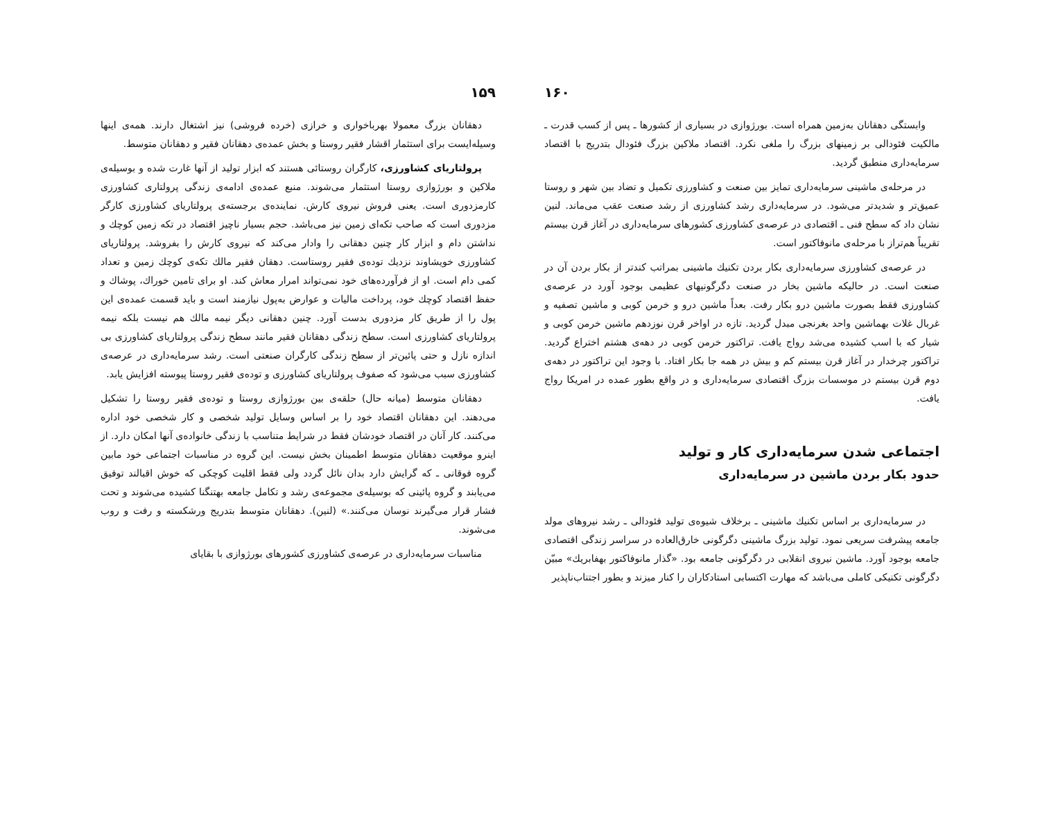۱۵۹
دهقانان بزرگ معمولا بهرباخواری و خرازی (خرده فروشی) نیز اشتغال دارند. همه‌ی اینها وسیله‌ایست برای استثمار اقشار فقیر روستا و بخش عمده‌ی دهقانان فقیر و دهقانان متوسط.
پرولتاریای کشاورزی، کارگران روستائی هستند که ابزار تولید از آنها غارت شده و بوسیله‌ی ملاکین و بورژوازی روستا استثمار می‌شوند. منبع عمده‌ی ادامه‌ی زندگی پرولتاری کشاورزی کارمزدوری است. یعنی فروش نیروی کارش. نماینده‌ی برجسته‌ی پرولتاریای کشاورزی کارگر مزدوری است که صاحب تکه‌ای زمین نیز می‌باشد. حجم بسیار ناچیز اقتصاد در تکه زمین کوچك و نداشتن دام و ابزار کار چنین دهقانی را وادار می‌کند که نیروی کارش را بفروشد. پرولتاریای کشاورزی خویشاوند نزدیك توده‌ی فقیر روستاست. دهقان فقیر مالك تکه‌ی کوچك زمین و تعداد کمی دام است. او از فرآورده‌های خود نمی‌تواند امرار معاش کند. او برای تامین خوراك، پوشاك و حفظ اقتصاد کوچك خود، پرداخت مالیات و عوارض به‌پول نیازمند است و باید قسمت عمده‌ی این پول را از طریق کار مزدوری بدست آورد. چنین دهقانی دیگر نیمه مالك هم نیست بلکه نیمه پرولتاریای کشاورزی است. سطح زندگی دهقانان فقیر مانند سطح زندگی پرولتاریای کشاورزی بی اندازه نازل و حتی پائین‌تر از سطح زندگی کارگران صنعتی است. رشد سرمایه‌داری در عرصه‌ی کشاورزی سبب می‌شود که صفوف پرولتاریای کشاورزی و توده‌ی فقیر روستا پیوسته افزایش یابد.
دهقانان متوسط (میانه حال) حلقه‌ی بین بورژوازی روستا و توده‌ی فقیر روستا را تشکیل می‌دهند. این دهقانان اقتصاد خود را بر اساس وسایل تولید شخصی و کار شخصی خود اداره می‌کنند. کار آنان در اقتصاد خودشان فقط در شرایط متناسب با زندگی خانواده‌ی آنها امکان دارد. از اینرو موقعیت دهقانان متوسط اطمینان بخش نیست. این گروه در مناسبات اجتماعی خود مابین گروه فوقانی ـ که گرایش دارد بدان نائل گردد ولی فقط اقلیت کوچکی که خوش اقبالند توفیق می‌یابند و گروه پائینی که بوسیله‌ی مجموعه‌ی رشد و تکامل جامعه بهتنگنا کشیده می‌شوند و تحت فشار قرار می‌گیرند نوسان می‌کنند.» (لنین). دهقانان متوسط بتدریج ورشکسته و رفت و روب می‌شوند.
مناسبات سرمایه‌داری در عرصه‌ی کشاورزی کشورهای بورژوازی با بقایای
۱۶۰
وابستگی دهقانان به‌زمین همراه است. بورژوازی در بسیاری از کشورها ـ پس از کسب قدرت ـ مالکیت فئودالی بر زمینهای بزرگ را ملغی نکرد. اقتصاد ملاکین بزرگ فئودال بتدریج با اقتصاد سرمایه‌داری منطبق گردید.
در مرحله‌ی ماشینی سرمایه‌داری تمایز بین صنعت و کشاورزی تکمیل و تضاد بین شهر و روستا عمیق‌تر و شدیدتر می‌شود. در سرمایه‌داری رشد کشاورزی از رشد صنعت عقب می‌ماند. لنین نشان داد که سطح فنی ـ اقتصادی در عرصه‌ی کشاورزی کشورهای سرمایه‌داری در آغاز قرن بیستم تقریباً هم‌تراز با مرحله‌ی مانوفاکتور است.
در عرصه‌ی کشاورزی سرمایه‌داری بکار بردن تکنیك ماشینی بمراتب کندتر از بکار بردن آن در صنعت است. در حالیکه ماشین بخار در صنعت دگرگونیهای عظیمی بوجود آورد در عرصه‌ی کشاورزی فقط بصورت ماشین درو بکار رفت. بعداً ماشین درو و خرمن کوبی و ماشین تصفیه و غربال غلات بهماشین واحد بغرنجی مبدل گردید. تازه در اواخر قرن نوزدهم ماشین خرمن کوبی و شیار که با اسب کشیده می‌شد رواج یافت. تراکتور خرمن کوبی در دهه‌ی هشتم اختراع گردید. تراکتور چرخدار در آغاز قرن بیستم کم و بیش در همه جا بکار افتاد. با وجود این تراکتور در دهه‌ی دوم قرن بیستم در موسسات بزرگ اقتصادی سرمایه‌داری و در واقع بطور عمده در امریکا رواج یافت.
اجتماعی شدن سرمایه‌داری کار و تولید
حدود بکار بردن ماشین در سرمایه‌داری
در سرمایه‌داری بر اساس تکنیك ماشینی ـ برخلاف شیوه‌ی تولید فئودالی ـ رشد نیروهای مولد جامعه پیشرفت سریعی نمود. تولید بزرگ ماشینی دگرگونی خارق‌العاده در سراسر زندگی اقتصادی جامعه بوجود آورد. ماشین نیروی انقلابی در دگرگونی جامعه بود. «گذار مانوفاکتور بهفابریك» مبیّن دگرگونی تکنیکی کاملی می‌باشد که مهارت اکتسابی استادکاران را کنار میزند و بطور اجتناب‌ناپذیر